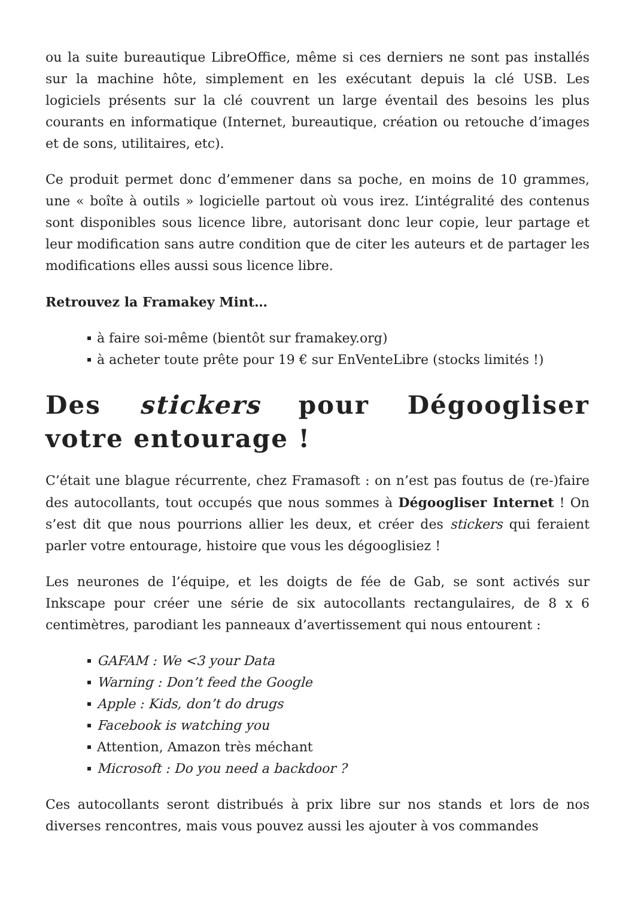ou la suite bureautique LibreOffice, même si ces derniers ne sont pas installés sur la machine hôte, simplement en les exécutant depuis la clé USB. Les logiciels présents sur la clé couvrent un large éventail des besoins les plus courants en informatique (Internet, bureautique, création ou retouche d’images et de sons, utilitaires, etc).
Ce produit permet donc d’emmener dans sa poche, en moins de 10 grammes, une « boîte à outils » logicielle partout où vous irez. L’intégralité des contenus sont disponibles sous licence libre, autorisant donc leur copie, leur partage et leur modification sans autre condition que de citer les auteurs et de partager les modifications elles aussi sous licence libre.
Retrouvez la Framakey Mint…
à faire soi-même (bientôt sur framakey.org)
à acheter toute prête pour 19 € sur EnVenteLibre (stocks limités !)
Des stickers pour Dégoogliser votre entourage !
C’était une blague récurrente, chez Framasoft : on n’est pas foutus de (re-)faire des autocollants, tout occupés que nous sommes à Dégoogliser Internet ! On s’est dit que nous pourrions allier les deux, et créer des stickers qui feraient parler votre entourage, histoire que vous les dégooglisiez !
Les neurones de l’équipe, et les doigts de fée de Gab, se sont activés sur Inkscape pour créer une série de six autocollants rectangulaires, de 8 x 6 centimètres, parodiant les panneaux d’avertissement qui nous entourent :
GAFAM : We <3 your Data
Warning : Don’t feed the Google
Apple : Kids, don’t do drugs
Facebook is watching you
Attention, Amazon très méchant
Microsoft : Do you need a backdoor ?
Ces autocollants seront distribués à prix libre sur nos stands et lors de nos diverses rencontres, mais vous pouvez aussi les ajouter à vos commandes